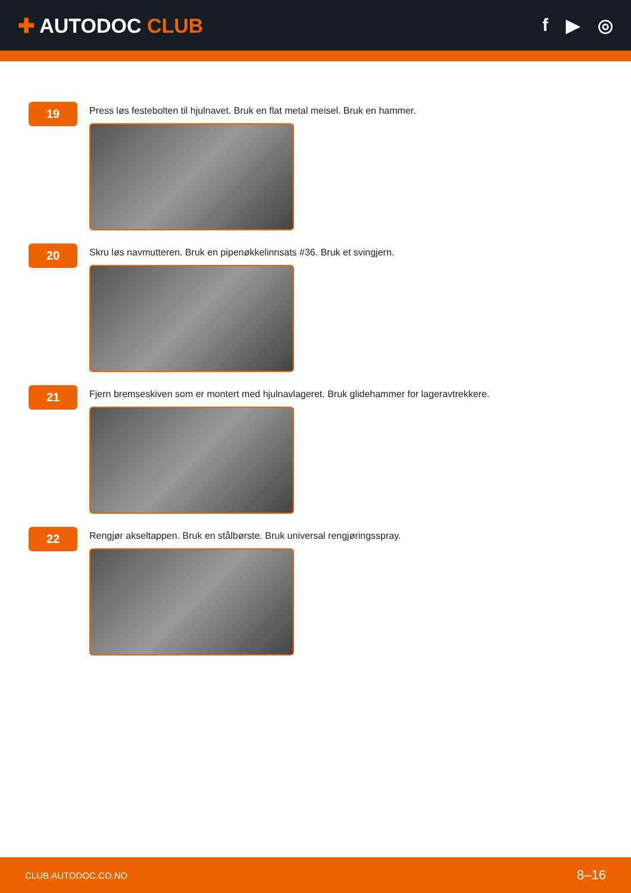✚ AUTODOC CLUB f ▶ ◎
19
Press løs festebolten til hjulnavet. Bruk en flat metal meisel. Bruk en hammer.
20
Skru løs navmutteren. Bruk en pipenøkkelinnsats #36. Bruk et svingjern.
21
Fjern bremseskiven som er montert med hjulnavlageret. Bruk glidehammer for lageravtrekkere.
22
Rengjør akseltappen. Bruk en stålbørste. Bruk universal rengjøringsspray.
CLUB.AUTODOC.CO.NO 8–16